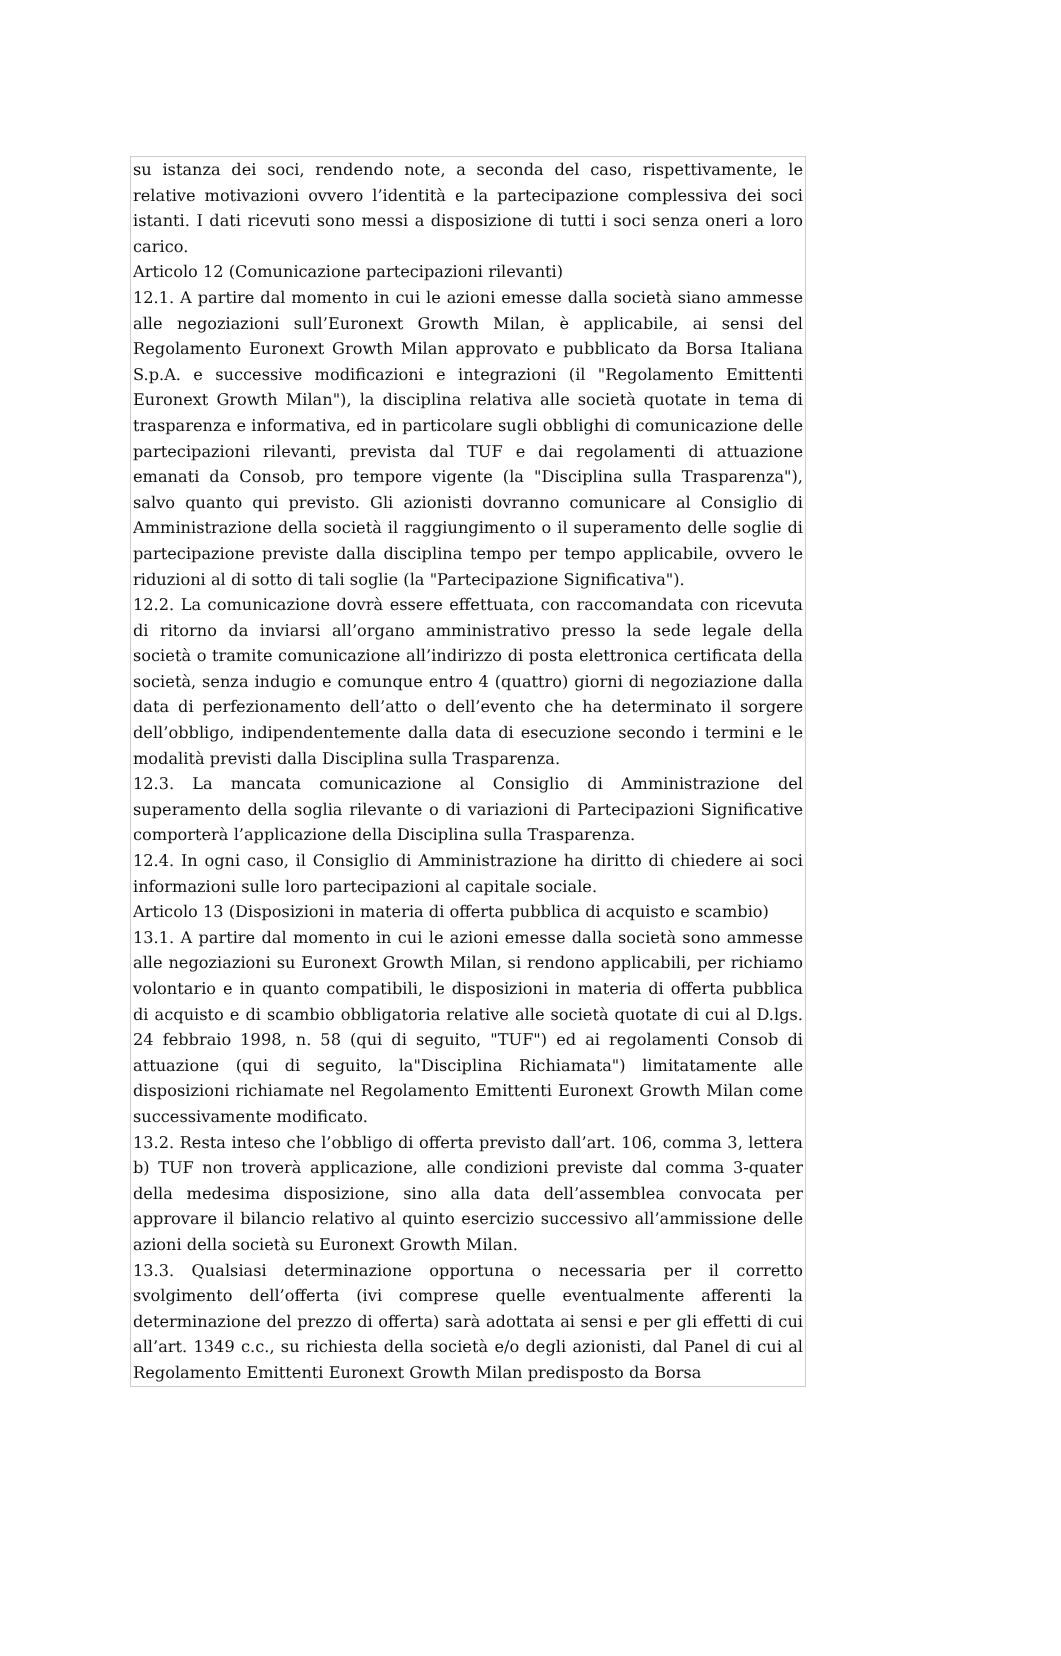su istanza dei soci, rendendo note, a seconda del caso, rispettivamente, le relative motivazioni ovvero l’identità e la partecipazione complessiva dei soci istanti. I dati ricevuti sono messi a disposizione di tutti i soci senza oneri a loro carico.
Articolo 12 (Comunicazione partecipazioni rilevanti)
12.1. A partire dal momento in cui le azioni emesse dalla società siano ammesse alle negoziazioni sull’Euronext Growth Milan, è applicabile, ai sensi del Regolamento Euronext Growth Milan approvato e pubblicato da Borsa Italiana S.p.A. e successive modificazioni e integrazioni (il "Regolamento Emittenti Euronext Growth Milan"), la disciplina relativa alle società quotate in tema di trasparenza e informativa, ed in particolare sugli obblighi di comunicazione delle partecipazioni rilevanti, prevista dal TUF e dai regolamenti di attuazione emanati da Consob, pro tempore vigente (la "Disciplina sulla Trasparenza"), salvo quanto qui previsto. Gli azionisti dovranno comunicare al Consiglio di Amministrazione della società il raggiungimento o il superamento delle soglie di partecipazione previste dalla disciplina tempo per tempo applicabile, ovvero le riduzioni al di sotto di tali soglie (la "Partecipazione Significativa").
12.2. La comunicazione dovrà essere effettuata, con raccomandata con ricevuta di ritorno da inviarsi all’organo amministrativo presso la sede legale della società o tramite comunicazione all’indirizzo di posta elettronica certificata della società, senza indugio e comunque entro 4 (quattro) giorni di negoziazione dalla data di perfezionamento dell’atto o dell’evento che ha determinato il sorgere dell’obbligo, indipendentemente dalla data di esecuzione secondo i termini e le modalità previsti dalla Disciplina sulla Trasparenza.
12.3. La mancata comunicazione al Consiglio di Amministrazione del superamento della soglia rilevante o di variazioni di Partecipazioni Significative comporterà l’applicazione della Disciplina sulla Trasparenza.
12.4. In ogni caso, il Consiglio di Amministrazione ha diritto di chiedere ai soci informazioni sulle loro partecipazioni al capitale sociale.
Articolo 13 (Disposizioni in materia di offerta pubblica di acquisto e scambio)
13.1. A partire dal momento in cui le azioni emesse dalla società sono ammesse alle negoziazioni su Euronext Growth Milan, si rendono applicabili, per richiamo volontario e in quanto compatibili, le disposizioni in materia di offerta pubblica di acquisto e di scambio obbligatoria relative alle società quotate di cui al D.lgs. 24 febbraio 1998, n. 58 (qui di seguito, "TUF") ed ai regolamenti Consob di attuazione (qui di seguito, la"Disciplina Richiamata") limitatamente alle disposizioni richiamate nel Regolamento Emittenti Euronext Growth Milan come successivamente modificato.
13.2. Resta inteso che l’obbligo di offerta previsto dall’art. 106, comma 3, lettera b) TUF non troverà applicazione, alle condizioni previste dal comma 3-quater della medesima disposizione, sino alla data dell’assemblea convocata per approvare il bilancio relativo al quinto esercizio successivo all’ammissione delle azioni della società su Euronext Growth Milan.
13.3. Qualsiasi determinazione opportuna o necessaria per il corretto svolgimento dell’offerta (ivi comprese quelle eventualmente afferenti la determinazione del prezzo di offerta) sarà adottata ai sensi e per gli effetti di cui all’art. 1349 c.c., su richiesta della società e/o degli azionisti, dal Panel di cui al Regolamento Emittenti Euronext Growth Milan predisposto da Borsa